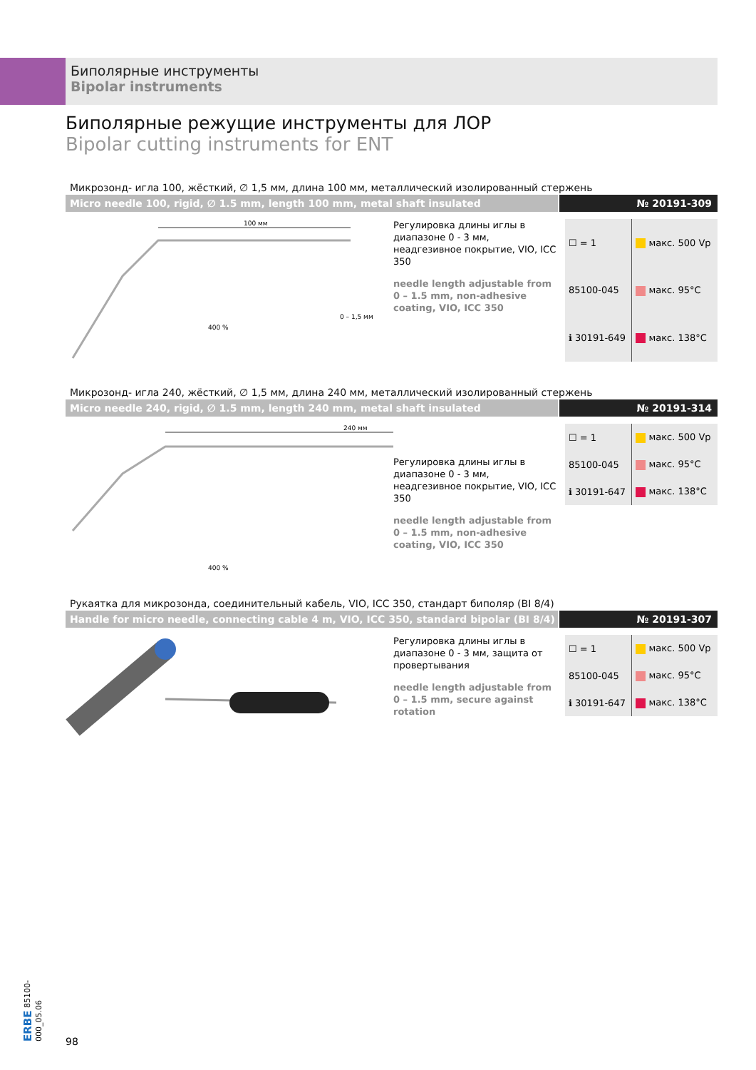Биполярные инструменты
Bipolar instruments
Биполярные режущие инструменты для ЛОР
Bipolar cutting instruments for ENT
Микрозонд- игла 100, жёсткий, ∅ 1,5 мм, длина 100 мм, металлический изолированный стержень
Micro needle 100, rigid, ∅ 1.5 mm, length 100 mm, metal shaft insulated
№ 20191-309
100 мм
400 %
0 – 1,5 мм
Регулировка длины иглы в диапазоне 0 - 3 мм, неадгезивное покрытие, VIO, ICC 350
needle length adjustable from 0 – 1.5 mm, non-adhesive coating, VIO, ICC 350
| ☐ = 1 | макс. 500 Vp |
| 85100-045 | макс. 95°C |
| ℹ 30191-649 | макс. 138°C |
Микрозонд- игла 240, жёсткий, ∅ 1,5 мм, длина 240 мм, металлический изолированный стержень
Micro needle 240, rigid, ∅ 1.5 mm, length 240 mm, metal shaft insulated
№ 20191-314
240 мм
400 %
Регулировка длины иглы в диапазоне 0 - 3 мм, неадгезивное покрытие, VIO, ICC 350
needle length adjustable from 0 – 1.5 mm, non-adhesive coating, VIO, ICC 350
| ☐ = 1 | макс. 500 Vp |
| 85100-045 | макс. 95°C |
| ℹ 30191-647 | макс. 138°C |
Рукаятка для микрозонда, соединительный кабель, VIO, ICC 350, стандарт биполяр (BI 8/4)
Handle for micro needle, connecting cable 4 m, VIO, ICC 350, standard bipolar (BI 8/4)
№ 20191-307
Регулировка длины иглы в диапазоне 0 - 3 мм, защита от провертывания
needle length adjustable from 0 – 1.5 mm, secure against rotation
| ☐ = 1 | макс. 500 Vp |
| 85100-045 | макс. 95°C |
| ℹ 30191-647 | макс. 138°C |
ERBE 85100-000_05.06
98